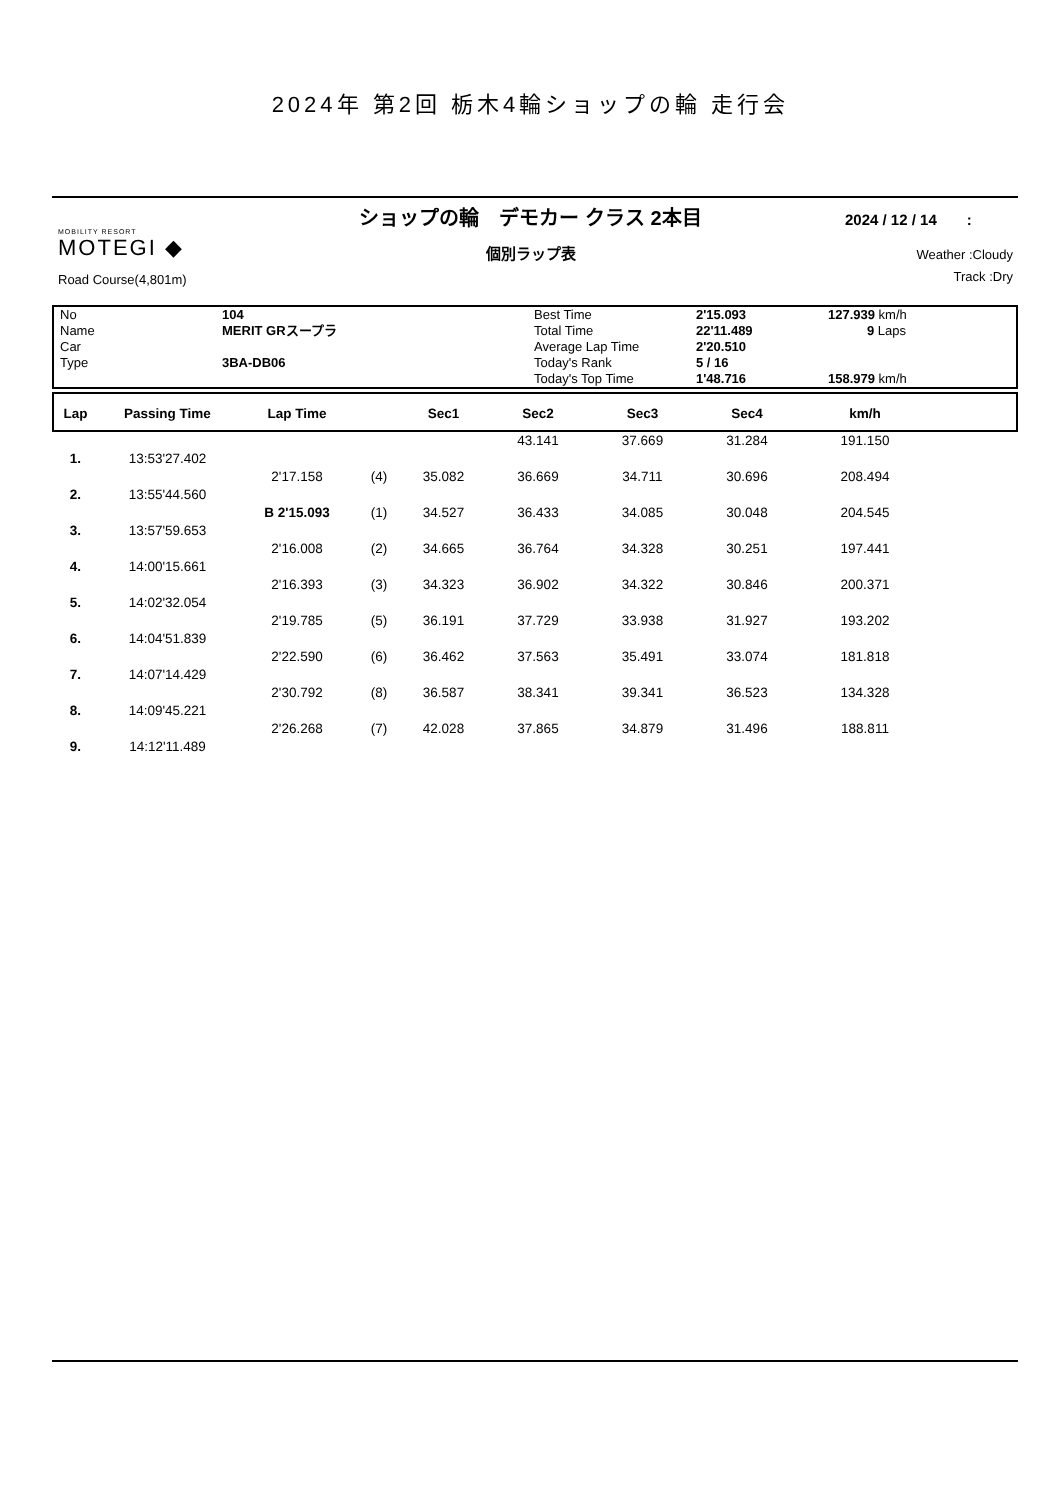2024年 第2回 栃木4輪ショップの輪 走行会
ショップの輪　デモカー クラス 2本目 2024 / 12 / 14　　:
個別ラップ表 MOBILITY RESORT
MOTEGI ◆
Road Course(4,801m)
Weather :Cloudy
Track :Dry
| No | 104 | Best Time | 2'15.093 | 127.939 km/h |
| Name | MERIT GRスープラ | Total Time | 22'11.489 | 9 Laps |
| Car | | Average Lap Time | 2'20.510 | |
| Type | 3BA-DB06 | Today's Rank | 5 / 16 | |
| | | Today's Top Time | 1'48.716 | 158.979 km/h |
| Lap | Passing Time | Lap Time | | Sec1 | Sec2 | Sec3 | Sec4 | km/h |
| --- | --- | --- | --- | --- | --- | --- | --- | --- |
| | | | | | 43.141 | 37.669 | 31.284 | 191.150 |
| 1. | 13:53'27.402 | | | | | | | |
| | | 2'17.158 | (4) | 35.082 | 36.669 | 34.711 | 30.696 | 208.494 |
| 2. | 13:55'44.560 | | | | | | | |
| | | B 2'15.093 | (1) | 34.527 | 36.433 | 34.085 | 30.048 | 204.545 |
| 3. | 13:57'59.653 | | | | | | | |
| | | 2'16.008 | (2) | 34.665 | 36.764 | 34.328 | 30.251 | 197.441 |
| 4. | 14:00'15.661 | | | | | | | |
| | | 2'16.393 | (3) | 34.323 | 36.902 | 34.322 | 30.846 | 200.371 |
| 5. | 14:02'32.054 | | | | | | | |
| | | 2'19.785 | (5) | 36.191 | 37.729 | 33.938 | 31.927 | 193.202 |
| 6. | 14:04'51.839 | | | | | | | |
| | | 2'22.590 | (6) | 36.462 | 37.563 | 35.491 | 33.074 | 181.818 |
| 7. | 14:07'14.429 | | | | | | | |
| | | 2'30.792 | (8) | 36.587 | 38.341 | 39.341 | 36.523 | 134.328 |
| 8. | 14:09'45.221 | | | | | | | |
| | | 2'26.268 | (7) | 42.028 | 37.865 | 34.879 | 31.496 | 188.811 |
| 9. | 14:12'11.489 | | | | | | | |